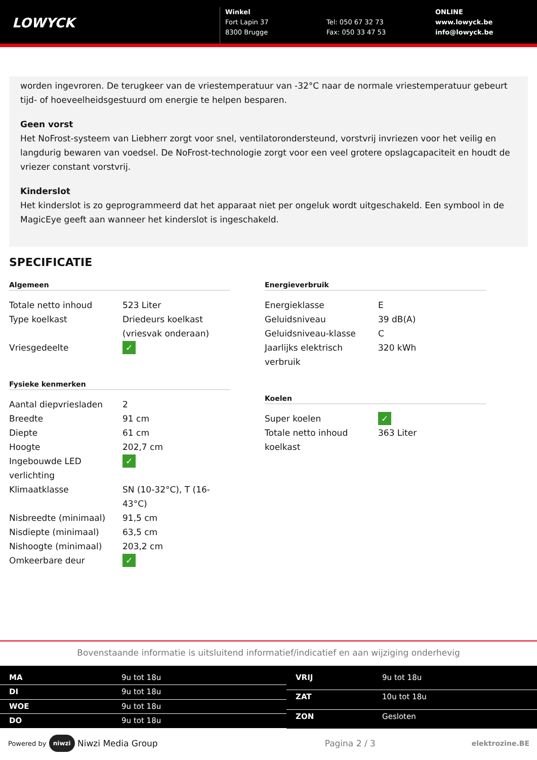LOWYCK
Winkel
Fort Lapin 37
8300 Brugge
Tel: 050 67 32 73
Fax: 050 33 47 53
ONLINE
www.lowyck.be
info@lowyck.be
worden ingevroren. De terugkeer van de vriestemperatuur van -32°C naar de normale vriestemperatuur gebeurt tijd- of hoeveelheidsgestuurd om energie te helpen besparen.
Geen vorst
Het NoFrost-systeem van Liebherr zorgt voor snel, ventilatorondersteund, vorstvrij invriezen voor het veilig en langdurig bewaren van voedsel. De NoFrost-technologie zorgt voor een veel grotere opslagcapaciteit en houdt de vriezer constant vorstvrij.
Kinderslot
Het kinderslot is zo geprogrammeerd dat het apparaat niet per ongeluk wordt uitgeschakeld. Een symbool in de MagicEye geeft aan wanneer het kinderslot is ingeschakeld.
SPECIFICATIE
Algemeen
| Totale netto inhoud | 523 Liter |
| Type koelkast | Driedeurs koelkast (vriesvak onderaan) |
| Vriesgedeelte | ✓ |
Fysieke kenmerken
| Aantal diepvriesladen | 2 |
| Breedte | 91 cm |
| Diepte | 61 cm |
| Hoogte | 202,7 cm |
| Ingebouwde LED verlichting | ✓ |
| Klimaatklasse | SN (10-32°C), T (16-43°C) |
| Nisbreedte (minimaal) | 91,5 cm |
| Nisdiepte (minimaal) | 63,5 cm |
| Nishoogte (minimaal) | 203,2 cm |
| Omkeerbare deur | ✓ |
Energieverbruik
| Energieklasse | E |
| Geluidsniveau | 39 dB(A) |
| Geluidsniveau-klasse | C |
| Jaarlijks elektrisch verbruik | 320 kWh |
Koelen
| Super koelen | ✓ |
| Totale netto inhoud koelkast | 363 Liter |
Bovenstaande informatie is uitsluitend informatief/indicatief en aan wijziging onderhevig
| MA | 9u tot 18u |
| DI | 9u tot 18u |
| WOE | 9u tot 18u |
| DO | 9u tot 18u |
| VRIJ | 9u tot 18u |
| ZAT | 10u tot 18u |
| ZON | Gesloten |
Powered by niwzi Niwzi Media Group Pagina 2 / 3 elektrozine.BE